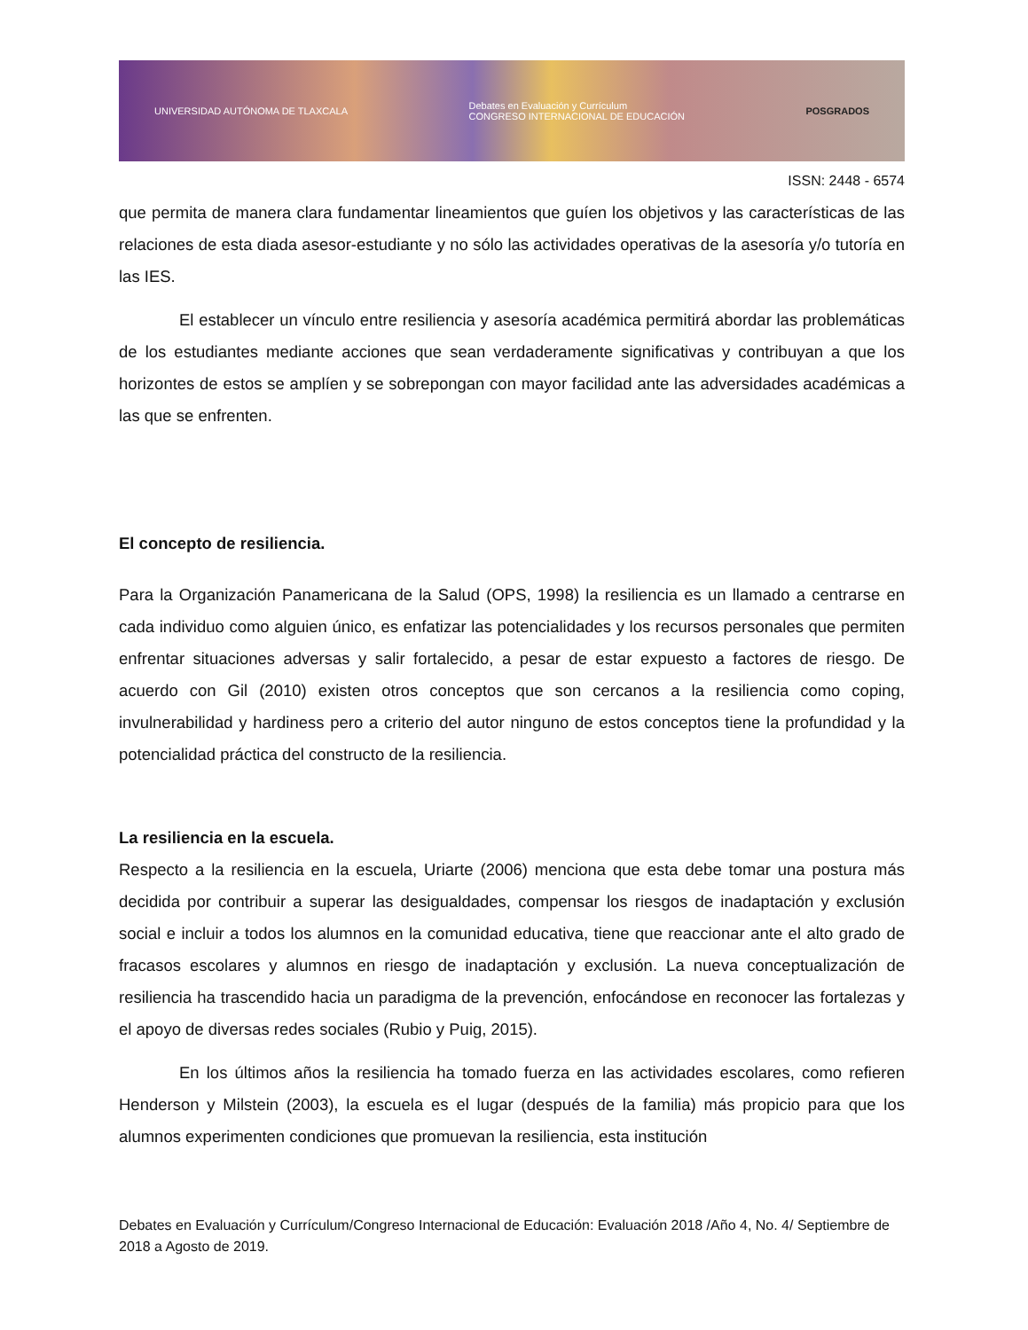UNIVERSIDAD AUTÓNOMA DE TLAXCALA Debates en Evaluación y Currículum
CONGRESO INTERNACIONAL DE EDUCACIÓN POSGRADOS
ISSN: 2448 - 6574
que permita de manera clara fundamentar lineamientos que guíen los objetivos y las características de las relaciones de esta diada asesor-estudiante y no sólo las actividades operativas de la asesoría y/o tutoría en las IES.
El establecer un vínculo entre resiliencia y asesoría académica permitirá abordar las problemáticas de los estudiantes mediante acciones que sean verdaderamente significativas y contribuyan a que los horizontes de estos se amplíen y se sobrepongan con mayor facilidad ante las adversidades académicas a las que se enfrenten.
El concepto de resiliencia.
Para la Organización Panamericana de la Salud (OPS, 1998) la resiliencia es un llamado a centrarse en cada individuo como alguien único, es enfatizar las potencialidades y los recursos personales que permiten enfrentar situaciones adversas y salir fortalecido, a pesar de estar expuesto a factores de riesgo. De acuerdo con Gil (2010) existen otros conceptos que son cercanos a la resiliencia como coping, invulnerabilidad y hardiness pero a criterio del autor ninguno de estos conceptos tiene la profundidad y la potencialidad práctica del constructo de la resiliencia.
La resiliencia en la escuela.
Respecto a la resiliencia en la escuela, Uriarte (2006) menciona que esta debe tomar una postura más decidida por contribuir a superar las desigualdades, compensar los riesgos de inadaptación y exclusión social e incluir a todos los alumnos en la comunidad educativa, tiene que reaccionar ante el alto grado de fracasos escolares y alumnos en riesgo de inadaptación y exclusión. La nueva conceptualización de resiliencia ha trascendido hacia un paradigma de la prevención, enfocándose en reconocer las fortalezas y el apoyo de diversas redes sociales (Rubio y Puig, 2015).
En los últimos años la resiliencia ha tomado fuerza en las actividades escolares, como refieren Henderson y Milstein (2003), la escuela es el lugar (después de la familia) más propicio para que los alumnos experimenten condiciones que promuevan la resiliencia, esta institución
Debates en Evaluación y Currículum/Congreso Internacional de Educación: Evaluación 2018 /Año 4, No. 4/ Septiembre de 2018 a Agosto de 2019.